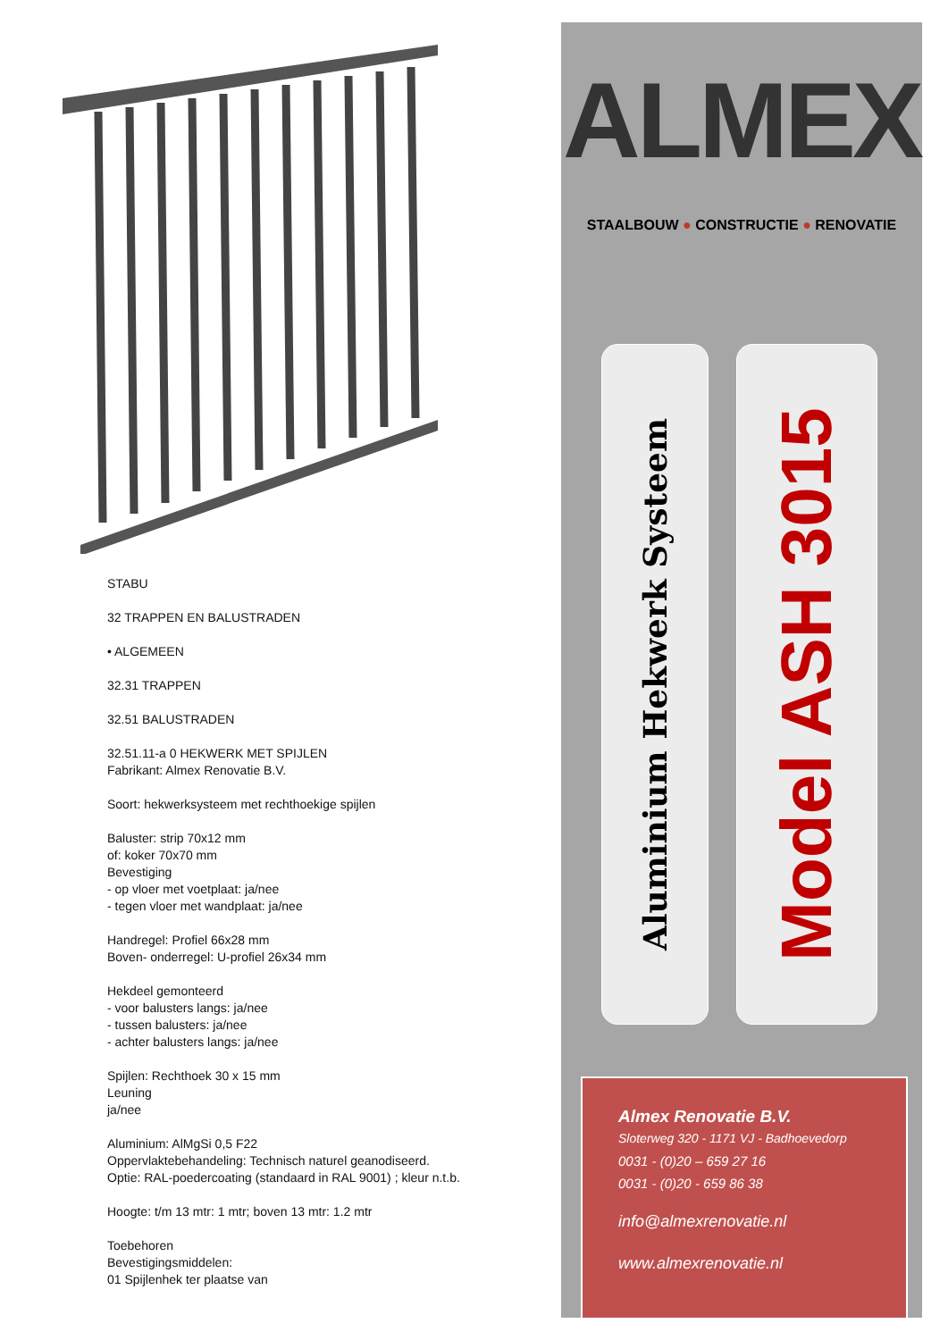STABU
32 TRAPPEN EN BALUSTRADEN
• ALGEMEEN
32.31 TRAPPEN
32.51 BALUSTRADEN
32.51.11-a 0 HEKWERK MET SPIJLEN
Fabrikant: Almex Renovatie B.V.
Soort: hekwerksysteem met rechthoekige spijlen
Baluster: strip 70x12 mm
of: koker 70x70 mm
Bevestiging
- op vloer met voetplaat: ja/nee
- tegen vloer met wandplaat: ja/nee
Handregel: Profiel 66x28 mm
Boven- onderregel: U-profiel 26x34 mm
Hekdeel gemonteerd
- voor balusters langs: ja/nee
- tussen balusters: ja/nee
- achter balusters langs: ja/nee
Spijlen: Rechthoek 30 x 15 mm
Leuning
ja/nee
Aluminium: AlMgSi 0,5 F22
Oppervlaktebehandeling: Technisch naturel geanodiseerd.
Optie: RAL-poedercoating (standaard in RAL 9001) ; kleur n.t.b.
Hoogte: t/m 13 mtr: 1 mtr; boven 13 mtr: 1.2 mtr
Toebehoren
Bevestigingsmiddelen:
01 Spijlenhek ter plaatse van
ALMEX
STAALBOUW ● CONSTRUCTIE ● RENOVATIE
Aluminium Hekwerk Systeem
Model ASH 3015
Almex Renovatie B.V.
Sloterweg 320 - 1171 VJ - Badhoevedorp
0031 - (0)20 – 659 27 16
0031 - (0)20 - 659 86 38
info@almexrenovatie.nl
www.almexrenovatie.nl